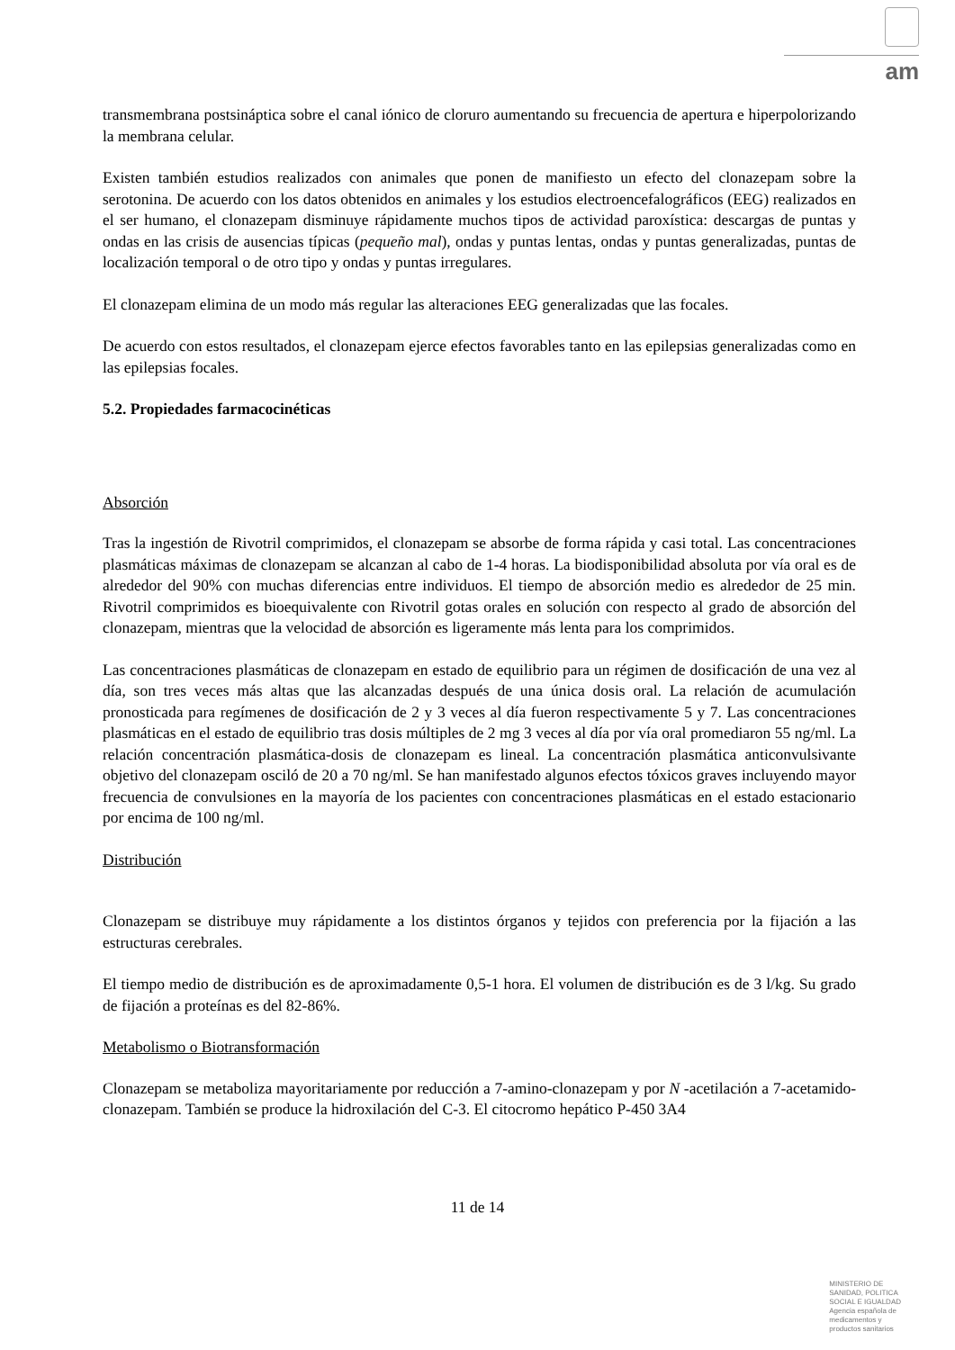am
transmembrana postsináptica sobre el canal iónico de cloruro aumentando su frecuencia de apertura e hiperpolorizando la membrana celular.
Existen también estudios realizados con animales que ponen de manifiesto un efecto del clonazepam sobre la serotonina. De acuerdo con los datos obtenidos en animales y los estudios electroencefalográficos (EEG) realizados en el ser humano, el clonazepam disminuye rápidamente muchos tipos de actividad paroxística: descargas de puntas y ondas en las crisis de ausencias típicas (pequeño mal), ondas y puntas lentas, ondas y puntas generalizadas, puntas de localización temporal o de otro tipo y ondas y puntas irregulares.
El clonazepam elimina de un modo más regular las alteraciones EEG generalizadas que las focales.
De acuerdo con estos resultados, el clonazepam ejerce efectos favorables tanto en las epilepsias generalizadas como en las epilepsias focales.
5.2. Propiedades farmacocinéticas
Absorción
Tras la ingestión de Rivotril comprimidos, el clonazepam se absorbe de forma rápida y casi total. Las concentraciones plasmáticas máximas de clonazepam se alcanzan al cabo de 1-4 horas. La biodisponibilidad absoluta por vía oral es de alrededor del 90% con muchas diferencias entre individuos. El tiempo de absorción medio es alrededor de 25 min. Rivotril comprimidos es bioequivalente con Rivotril gotas orales en solución con respecto al grado de absorción del clonazepam, mientras que la velocidad de absorción es ligeramente más lenta para los comprimidos.
Las concentraciones plasmáticas de clonazepam en estado de equilibrio para un régimen de dosificación de una vez al día, son tres veces más altas que las alcanzadas después de una única dosis oral. La relación de acumulación pronosticada para regímenes de dosificación de 2 y 3 veces al día fueron respectivamente 5 y 7. Las concentraciones plasmáticas en el estado de equilibrio tras dosis múltiples de 2 mg 3 veces al día por vía oral promediaron 55 ng/ml. La relación concentración plasmática-dosis de clonazepam es lineal. La concentración plasmática anticonvulsivante objetivo del clonazepam osciló de 20 a 70 ng/ml. Se han manifestado algunos efectos tóxicos graves incluyendo mayor frecuencia de convulsiones en la mayoría de los pacientes con concentraciones plasmáticas en el estado estacionario por encima de 100 ng/ml.
Distribución
Clonazepam se distribuye muy rápidamente a los distintos órganos y tejidos con preferencia por la fijación a las estructuras cerebrales.
El tiempo medio de distribución es de aproximadamente 0,5-1 hora. El volumen de distribución es de 3 l/kg. Su grado de fijación a proteínas es del 82-86%.
Metabolismo o Biotransformación
Clonazepam se metaboliza mayoritariamente por reducción a 7-amino-clonazepam y por N -acetilación a 7-acetamido-clonazepam. También se produce la hidroxilación del C-3. El citocromo hepático P-450 3A4
11 de 14
MINISTERIO DE
SANIDAD, POLITICA
SOCIAL E IGUALDAD
Agencia española de
medicamentos y
productos sanitarios